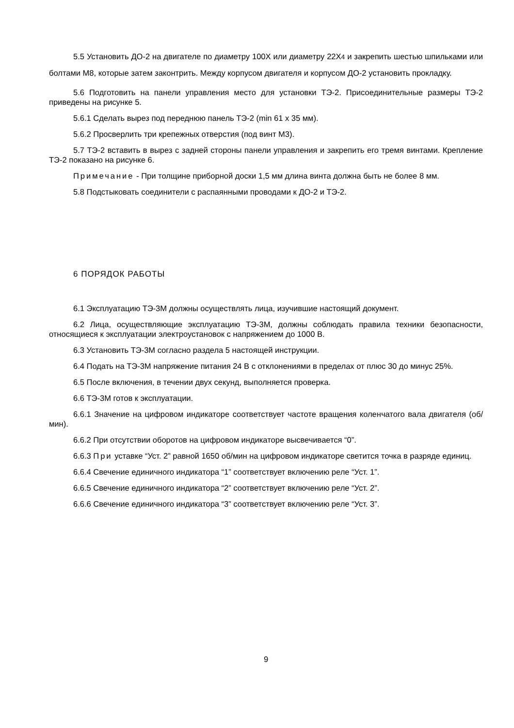5.5 Установить ДО-2 на двигателе по диаметру 100Х или диаметру 22Х4 и закрепить шестью шпильками или болтами М8, которые затем законтрить. Между корпусом двигателя и корпусом ДО-2 установить прокладку.
5.6 Подготовить на панели управления место для установки ТЭ-2. Присоединительные размеры ТЭ-2 приведены на рисунке 5.
5.6.1 Сделать вырез под переднюю панель ТЭ-2 (min 61 х 35 мм).
5.6.2 Просверлить три крепежных отверстия (под винт М3).
5.7 ТЭ-2 вставить в вырез с задней стороны панели управления и закрепить его тремя винтами. Крепление ТЭ-2 показано на рисунке 6.
Примечание - При толщине приборной доски 1,5 мм длина винта должна быть не более 8 мм.
5.8 Подстыковать соединители с распаянными проводами к ДО-2 и ТЭ-2.
6 ПОРЯДОК РАБОТЫ
6.1 Эксплуатацию ТЭ-3М должны осуществлять лица, изучившие настоящий документ.
6.2 Лица, осуществляющие эксплуатацию ТЭ-3М, должны соблюдать правила техники безопасности, относящиеся к эксплуатации электроустановок с напряжением до 1000 В.
6.3 Установить ТЭ-3М согласно раздела 5 настоящей инструкции.
6.4 Подать на ТЭ-3М напряжение питания 24 В с отклонениями в пределах от плюс 30 до минус 25%.
6.5 После включения, в течении двух секунд, выполняется проверка.
6.6 ТЭ-3М готов к эксплуатации.
6.6.1 Значение на цифровом индикаторе соответствует частоте вращения коленчатого вала двигателя (об/мин).
6.6.2 При отсутствии оборотов на цифровом индикаторе высвечивается “0”.
6.6.3 При уставке “Уст. 2” равной 1650 об/мин на цифровом индикаторе светится точка в разряде единиц.
6.6.4 Свечение единичного индикатора “1” соответствует включению реле “Уст. 1”.
6.6.5 Свечение единичного индикатора “2” соответствует включению реле “Уст. 2”.
6.6.6 Свечение единичного индикатора “3” соответствует включению реле “Уст. 3”.
9